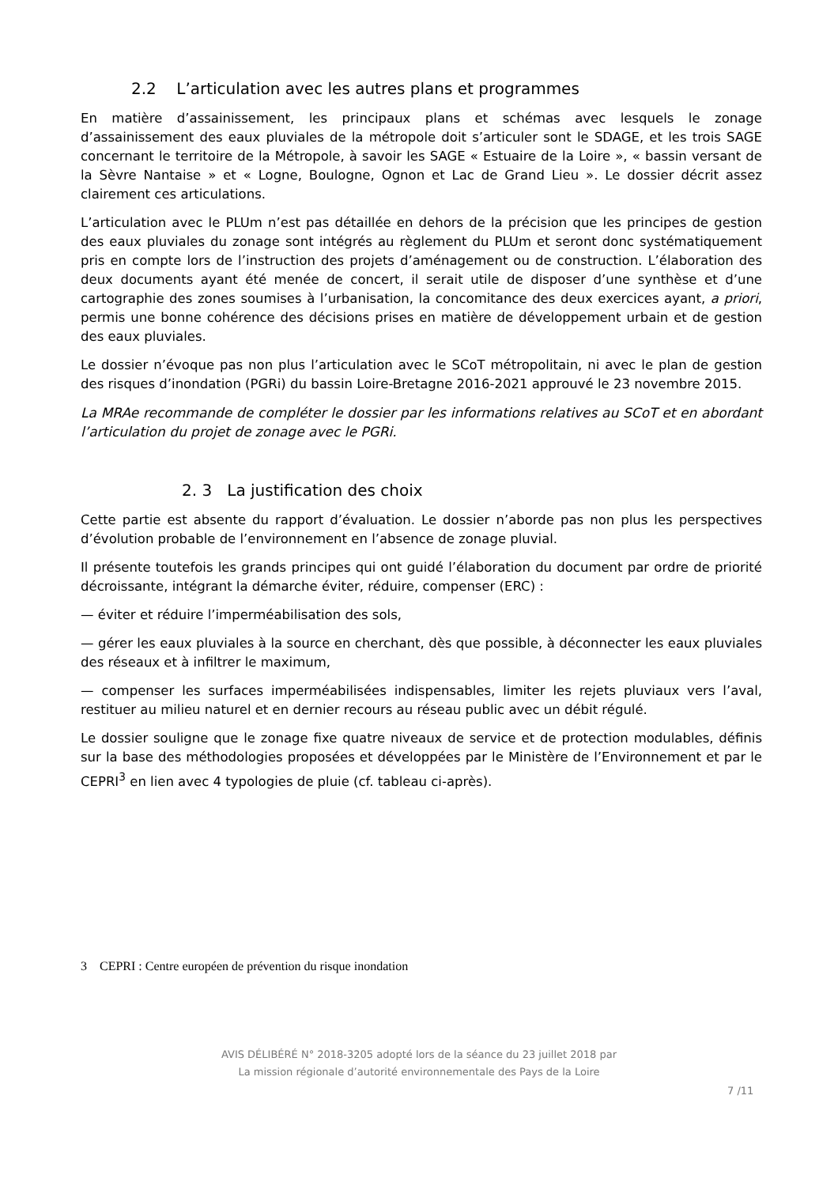2.2 L’articulation avec les autres plans et programmes
En matière d’assainissement, les principaux plans et schémas avec lesquels le zonage d’assainissement des eaux pluviales de la métropole doit s’articuler sont le SDAGE, et les trois SAGE concernant le territoire de la Métropole, à savoir les SAGE « Estuaire de la Loire », « bassin versant de la Sèvre Nantaise » et « Logne, Boulogne, Ognon et Lac de Grand Lieu ». Le dossier décrit assez clairement ces articulations.
L’articulation avec le PLUm n’est pas détaillée en dehors de la précision que les principes de gestion des eaux pluviales du zonage sont intégrés au règlement du PLUm et seront donc systématiquement pris en compte lors de l’instruction des projets d’aménagement ou de construction. L’élaboration des deux documents ayant été menée de concert, il serait utile de disposer d’une synthèse et d’une cartographie des zones soumises à l’urbanisation, la concomitance des deux exercices ayant, a priori, permis une bonne cohérence des décisions prises en matière de développement urbain et de gestion des eaux pluviales.
Le dossier n’évoque pas non plus l’articulation avec le SCoT métropolitain, ni avec le plan de gestion des risques d’inondation (PGRi) du bassin Loire-Bretagne 2016-2021 approuvé le 23 novembre 2015.
La MRAe recommande de compléter le dossier par les informations relatives au SCoT et en abordant l’articulation du projet de zonage avec le PGRi.
2. 3 La justification des choix
Cette partie est absente du rapport d’évaluation. Le dossier n’aborde pas non plus les perspectives d’évolution probable de l’environnement en l’absence de zonage pluvial.
Il présente toutefois les grands principes qui ont guidé l’élaboration du document par ordre de priorité décroissante, intégrant la démarche éviter, réduire, compenser (ERC) :
— éviter et réduire l’imperméabilisation des sols,
— gérer les eaux pluviales à la source en cherchant, dès que possible, à déconnecter les eaux pluviales des réseaux et à infiltrer le maximum,
— compenser les surfaces imperméabilisées indispensables, limiter les rejets pluviaux vers l’aval, restituer au milieu naturel et en dernier recours au réseau public avec un débit régulé.
Le dossier souligne que le zonage fixe quatre niveaux de service et de protection modulables, définis sur la base des méthodologies proposées et développées par le Ministère de l’Environnement et par le CEPRI<sup>3</sup> en lien avec 4 typologies de pluie (cf. tableau ci-après).
3 CEPRI : Centre européen de prévention du risque inondation
AVIS DÉLIBÉRÉ N° 2018-3205 adopté lors de la séance du 23 juillet 2018 par
La mission régionale d’autorité environnementale des Pays de la Loire
7 /11